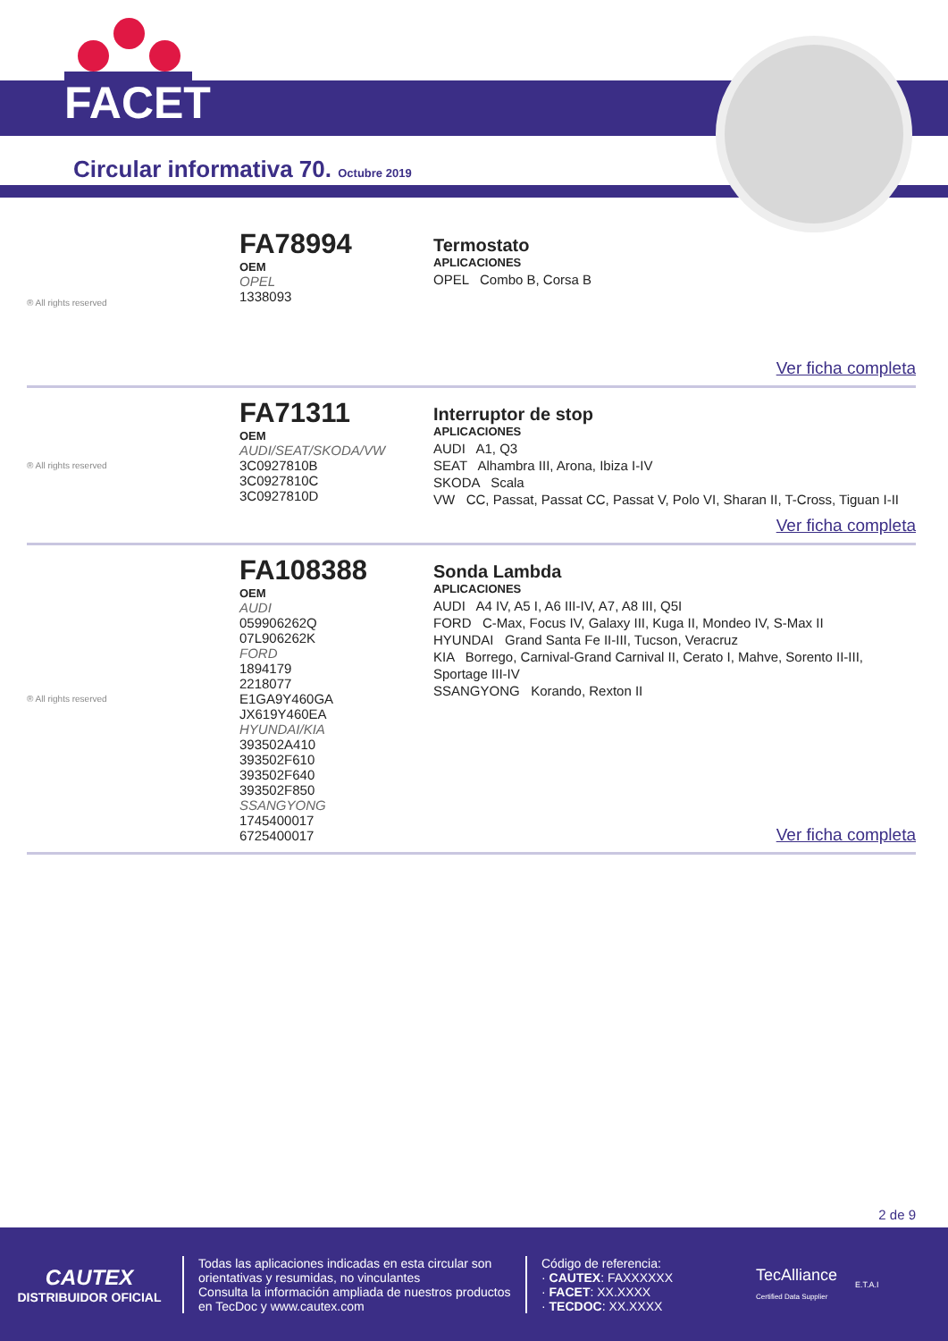FACET
Circular informativa 70. Octubre 2019
® All rights reserved
FA78994
OEM
OPEL
1338093
Termostato
APLICACIONES
OPEL Combo B, Corsa B
Ver ficha completa
® All rights reserved
FA71311
OEM
AUDI/SEAT/SKODA/VW
3C0927810B
3C0927810C
3C0927810D
Interruptor de stop
APLICACIONES
AUDI A1, Q3
SEAT Alhambra III, Arona, Ibiza I-IV
SKODA Scala
VW CC, Passat, Passat CC, Passat V, Polo VI, Sharan II, T-Cross, Tiguan I-II
Ver ficha completa
® All rights reserved
FA108388
OEM
AUDI
059906262Q
07L906262K
FORD
1894179
2218077
E1GA9Y460GA
JX619Y460EA
HYUNDAI/KIA
393502A410
393502F610
393502F640
393502F850
SSANGYONG
1745400017
6725400017
Sonda Lambda
APLICACIONES
AUDI A4 IV, A5 I, A6 III-IV, A7, A8 III, Q5I
FORD C-Max, Focus IV, Galaxy III, Kuga II, Mondeo IV, S-Max II
HYUNDAI Grand Santa Fe II-III, Tucson, Veracruz
KIA Borrego, Carnival-Grand Carnival II, Cerato I, Mahve, Sorento II-III, Sportage III-IV
SSANGYONG Korando, Rexton II
Ver ficha completa
2 de 9
CAUTEX
DISTRIBUIDOR OFICIAL
Todas las aplicaciones indicadas en esta circular son orientativas y resumidas, no vinculantes
Consulta la información ampliada de nuestros productos en TecDoc y www.cautex.com
Código de referencia:
· CAUTEX: FAXXXXXX
· FACET: XX.XXXX
· TECDOC: XX.XXXX
TecAlliance
Certified Data Supplier
E.T.A.I